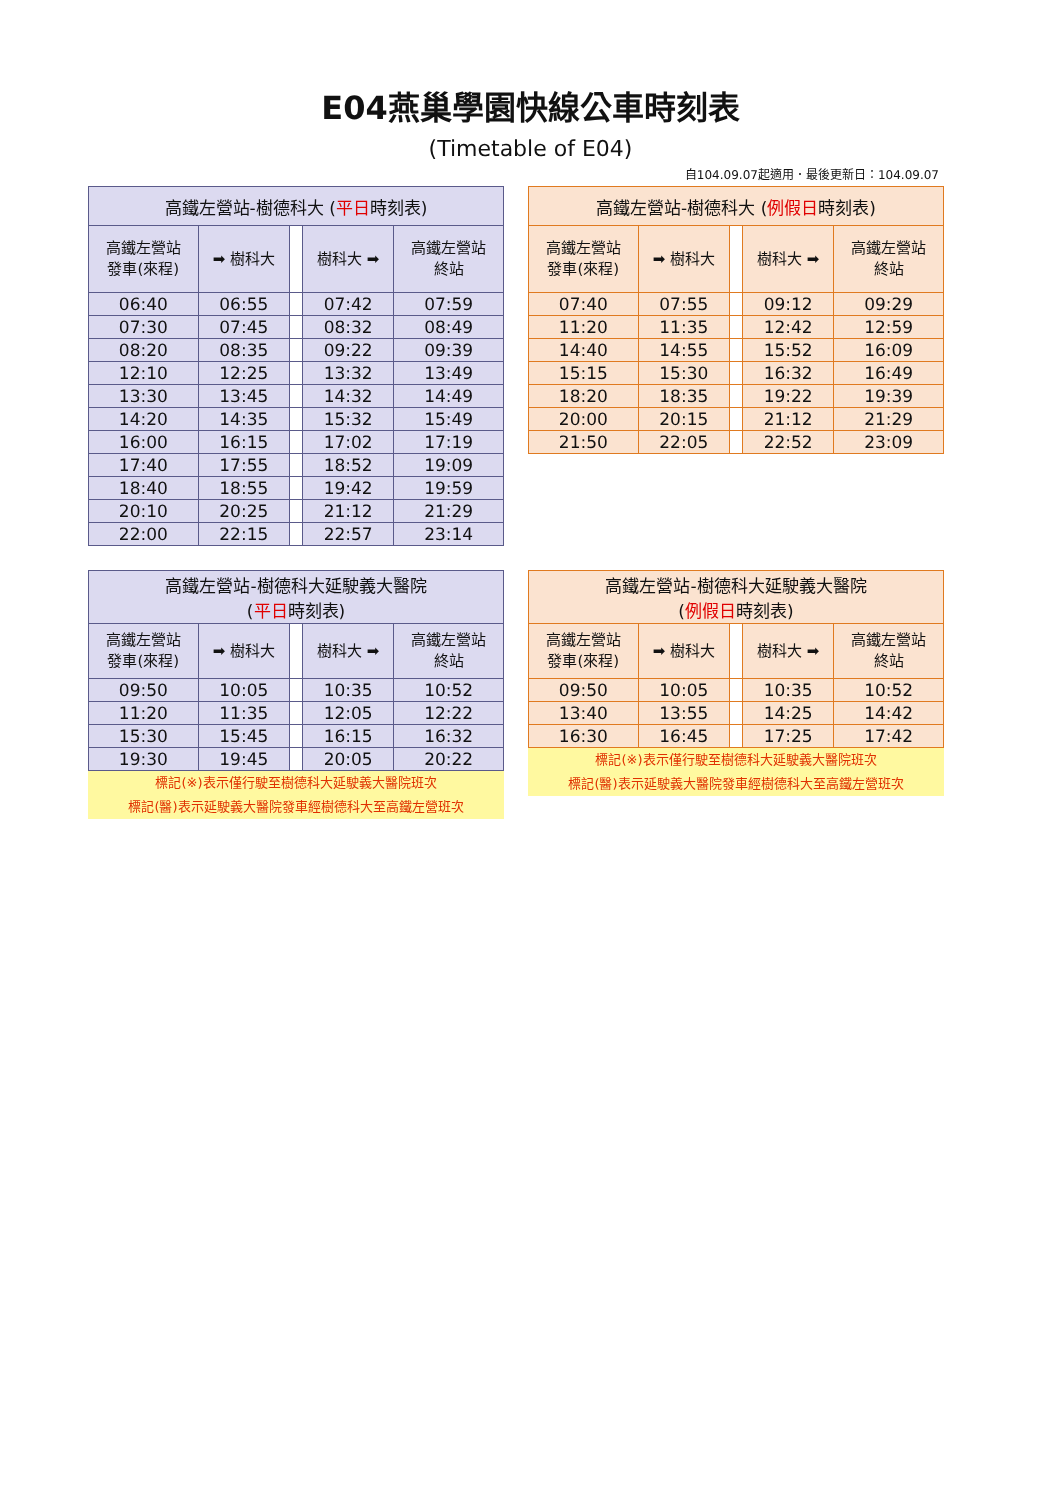E04燕巢學園快線公車時刻表
(Timetable of E04)
自104.09.07起適用．最後更新日：104.09.07
| 高鐵左營站-樹德科大 ( 平日 時刻表) | | | | |
| --- | --- | --- | --- | --- |
| 高鐵左營站 發車(來程) | ➡ 樹科大 | | 樹科大 ➡ | 高鐵左營站 終站 |
| 06:40 | 06:55 | | 07:42 | 07:59 |
| 07:30 | 07:45 | | 08:32 | 08:49 |
| 08:20 | 08:35 | | 09:22 | 09:39 |
| 12:10 | 12:25 | | 13:32 | 13:49 |
| 13:30 | 13:45 | | 14:32 | 14:49 |
| 14:20 | 14:35 | | 15:32 | 15:49 |
| 16:00 | 16:15 | | 17:02 | 17:19 |
| 17:40 | 17:55 | | 18:52 | 19:09 |
| 18:40 | 18:55 | | 19:42 | 19:59 |
| 20:10 | 20:25 | | 21:12 | 21:29 |
| 22:00 | 22:15 | | 22:57 | 23:14 |
| 高鐵左營站-樹德科大 ( 例假日 時刻表) | | | | |
| --- | --- | --- | --- | --- |
| 高鐵左營站 發車(來程) | ➡ 樹科大 | | 樹科大 ➡ | 高鐵左營站 終站 |
| 07:40 | 07:55 | | 09:12 | 09:29 |
| 11:20 | 11:35 | | 12:42 | 12:59 |
| 14:40 | 14:55 | | 15:52 | 16:09 |
| 15:15 | 15:30 | | 16:32 | 16:49 |
| 18:20 | 18:35 | | 19:22 | 19:39 |
| 20:00 | 20:15 | | 21:12 | 21:29 |
| 21:50 | 22:05 | | 22:52 | 23:09 |
| 高鐵左營站-樹德科大延駛義大醫院 ( 平日 時刻表) | | | | |
| --- | --- | --- | --- | --- |
| 高鐵左營站 發車(來程) | ➡ 樹科大 | | 樹科大 ➡ | 高鐵左營站 終站 |
| 09:50 | 10:05 | | 10:35 | 10:52 |
| 11:20 | 11:35 | | 12:05 | 12:22 |
| 15:30 | 15:45 | | 16:15 | 16:32 |
| 19:30 | 19:45 | | 20:05 | 20:22 |
標記(※)表示僅行駛至樹德科大延駛義大醫院班次
標記(醫)表示延駛義大醫院發車經樹德科大至高鐵左營班次
| 高鐵左營站-樹德科大延駛義大醫院 ( 例假日 時刻表) | | | | |
| --- | --- | --- | --- | --- |
| 高鐵左營站 發車(來程) | ➡ 樹科大 | | 樹科大 ➡ | 高鐵左營站 終站 |
| 09:50 | 10:05 | | 10:35 | 10:52 |
| 13:40 | 13:55 | | 14:25 | 14:42 |
| 16:30 | 16:45 | | 17:25 | 17:42 |
標記(※)表示僅行駛至樹德科大延駛義大醫院班次
標記(醫)表示延駛義大醫院發車經樹德科大至高鐵左營班次